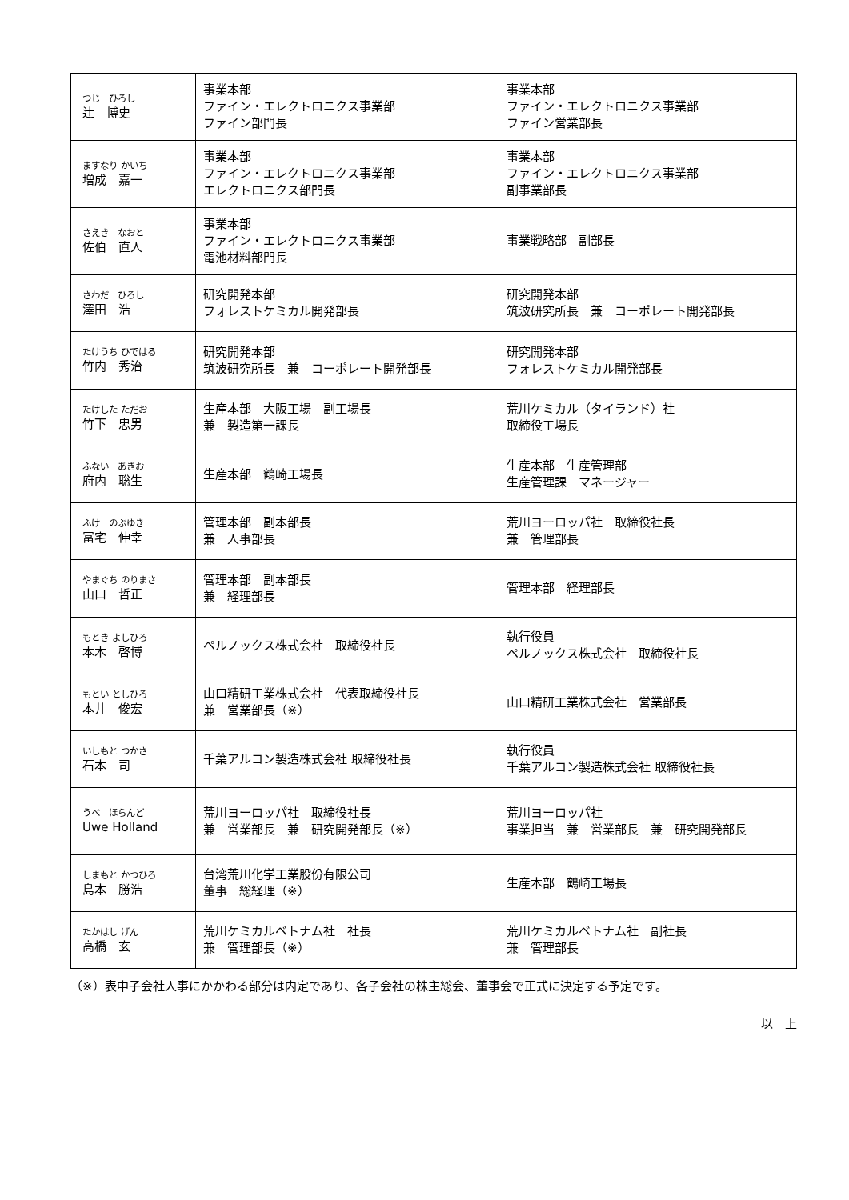| つじ ひろし 辻 博史 | 事業本部 ファイン・エレクトロニクス事業部 ファイン部門長 | 事業本部 ファイン・エレクトロニクス事業部 ファイン営業部長 |
| ますなり かいち 増成 嘉一 | 事業本部 ファイン・エレクトロニクス事業部 エレクトロニクス部門長 | 事業本部 ファイン・エレクトロニクス事業部 副事業部長 |
| さえき なおと 佐伯 直人 | 事業本部 ファイン・エレクトロニクス事業部 電池材料部門長 | 事業戦略部 副部長 |
| さわだ ひろし 澤田 浩 | 研究開発本部 フォレストケミカル開発部長 | 研究開発本部 筑波研究所長 兼 コーポレート開発部長 |
| たけうち ひではる 竹内 秀治 | 研究開発本部 筑波研究所長 兼 コーポレート開発部長 | 研究開発本部 フォレストケミカル開発部長 |
| たけした ただお 竹下 忠男 | 生産本部 大阪工場 副工場長 兼 製造第一課長 | 荒川ケミカル（タイランド）社 取締役工場長 |
| ふない あきお 府内 聡生 | 生産本部 鶴崎工場長 | 生産本部 生産管理部 生産管理課 マネージャー |
| ふけ のぶゆき 冨宅 伸幸 | 管理本部 副本部長 兼 人事部長 | 荒川ヨーロッパ社 取締役社長 兼 管理部長 |
| やまぐち のりまさ 山口 哲正 | 管理本部 副本部長 兼 経理部長 | 管理本部 経理部長 |
| もとき よしひろ 本木 啓博 | ペルノックス株式会社 取締役社長 | 執行役員 ペルノックス株式会社 取締役社長 |
| もとい としひろ 本井 俊宏 | 山口精研工業株式会社 代表取締役社長 兼 営業部長（※） | 山口精研工業株式会社 営業部長 |
| いしもと つかさ 石本 司 | 千葉アルコン製造株式会社 取締役社長 | 執行役員 千葉アルコン製造株式会社 取締役社長 |
| うべ ほらんど Uwe Holland | 荒川ヨーロッパ社 取締役社長 兼 営業部長 兼 研究開発部長（※） | 荒川ヨーロッパ社 事業担当 兼 営業部長 兼 研究開発部長 |
| しまもと かつひろ 島本 勝浩 | 台湾荒川化学工業股份有限公司 董事 総経理（※） | 生産本部 鶴崎工場長 |
| たかはし げん 高橋 玄 | 荒川ケミカルベトナム社 社長 兼 管理部長（※） | 荒川ケミカルベトナム社 副社長 兼 管理部長 |
（※）表中子会社人事にかかわる部分は内定であり、各子会社の株主総会、董事会で正式に決定する予定です。
以　上